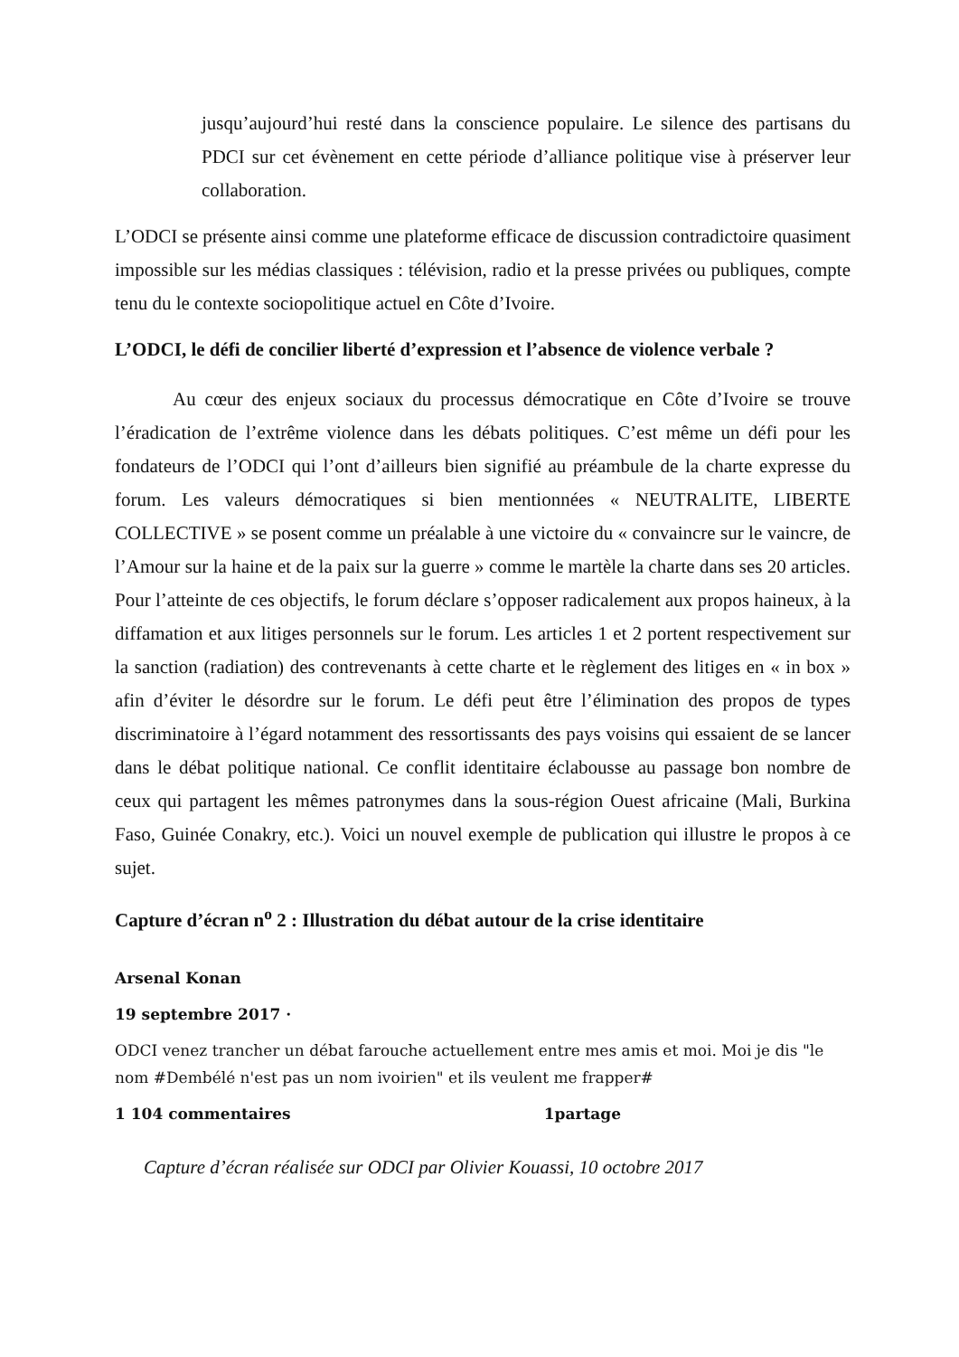jusqu’aujourd’hui resté dans la conscience populaire. Le silence des partisans du PDCI sur cet évènement en cette période d’alliance politique vise à préserver leur collaboration.
L’ODCI se présente ainsi comme une plateforme efficace de discussion contradictoire quasiment impossible sur les médias classiques : télévision, radio et la presse privées ou publiques, compte tenu du le contexte sociopolitique actuel en Côte d’Ivoire.
L’ODCI, le défi de concilier liberté d’expression et l’absence de violence verbale ?
Au cœur des enjeux sociaux du processus démocratique en Côte d’Ivoire se trouve l’éradication de l’extrême violence dans les débats politiques. C’est même un défi pour les fondateurs de l’ODCI qui l’ont d’ailleurs bien signifié au préambule de la charte expresse du forum. Les valeurs démocratiques si bien mentionnées « NEUTRALITE, LIBERTE COLLECTIVE » se posent comme un préalable à une victoire du « convaincre sur le vaincre, de l’Amour sur la haine et de la paix sur la guerre » comme le martèle la charte dans ses 20 articles. Pour l’atteinte de ces objectifs, le forum déclare s’opposer radicalement aux propos haineux, à la diffamation et aux litiges personnels sur le forum. Les articles 1 et 2 portent respectivement sur la sanction (radiation) des contrevenants à cette charte et le règlement des litiges en « in box » afin d’éviter le désordre sur le forum. Le défi peut être l’élimination des propos de types discriminatoire à l’égard notamment des ressortissants des pays voisins qui essaient de se lancer dans le débat politique national. Ce conflit identitaire éclabousse au passage bon nombre de ceux qui partagent les mêmes patronymes dans la sous-région Ouest africaine (Mali, Burkina Faso, Guinée Conakry, etc.). Voici un nouvel exemple de publication qui illustre le propos à ce sujet.
Capture d’écran n<sup>o</sup> 2 : Illustration du débat autour de la crise identitaire
Arsenal Konan
19 septembre 2017 ·
ODCI venez trancher un débat farouche actuellement entre mes amis et moi. Moi je dis "le nom #Dembélé n'est pas un nom ivoirien" et ils veulent me frapper#
1 104 commentaires 1partage
Capture d’écran réalisée sur ODCI par Olivier Kouassi, 10 octobre 2017